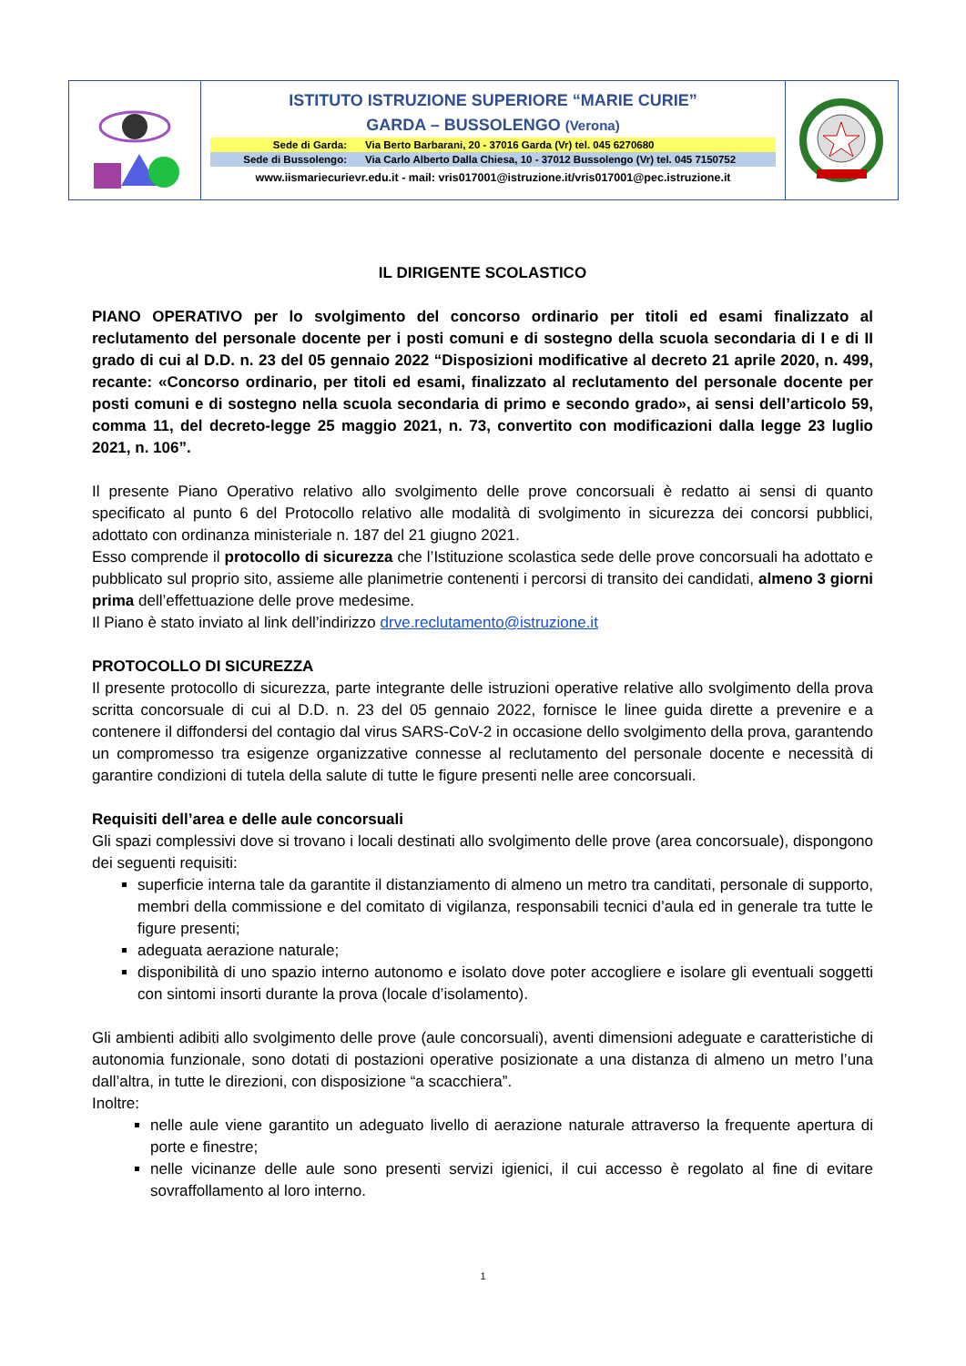ISTITUTO ISTRUZIONE SUPERIORE “MARIE CURIE”
GARDA – BUSSOLENGO (Verona)
Sede di Garda: Via Berto Barbarani, 20 - 37016 Garda (Vr) tel. 045 6270680
Sede di Bussolengo: Via Carlo Alberto Dalla Chiesa, 10 - 37012 Bussolengo (Vr) tel. 045 7150752
www.iismariecurievr.edu.it - mail: vris017001@istruzione.it/vris017001@pec.istruzione.it
IL DIRIGENTE SCOLASTICO
PIANO OPERATIVO per lo svolgimento del concorso ordinario per titoli ed esami finalizzato al reclutamento del personale docente per i posti comuni e di sostegno della scuola secondaria di I e di II grado di cui al D.D. n. 23 del 05 gennaio 2022 “Disposizioni modificative al decreto 21 aprile 2020, n. 499, recante: «Concorso ordinario, per titoli ed esami, finalizzato al reclutamento del personale docente per posti comuni e di sostegno nella scuola secondaria di primo e secondo grado», ai sensi dell’articolo 59, comma 11, del decreto-legge 25 maggio 2021, n. 73, convertito con modificazioni dalla legge 23 luglio 2021, n. 106”.
Il presente Piano Operativo relativo allo svolgimento delle prove concorsuali è redatto ai sensi di quanto specificato al punto 6 del Protocollo relativo alle modalità di svolgimento in sicurezza dei concorsi pubblici, adottato con ordinanza ministeriale n. 187 del 21 giugno 2021.
Esso comprende il protocollo di sicurezza che l’Istituzione scolastica sede delle prove concorsuali ha adottato e pubblicato sul proprio sito, assieme alle planimetrie contenenti i percorsi di transito dei candidati, almeno 3 giorni prima dell’effettuazione delle prove medesime.
Il Piano è stato inviato al link dell’indirizzo drve.reclutamento@istruzione.it
PROTOCOLLO DI SICUREZZA
Il presente protocollo di sicurezza, parte integrante delle istruzioni operative relative allo svolgimento della prova scritta concorsuale di cui al D.D. n. 23 del 05 gennaio 2022, fornisce le linee guida dirette a prevenire e a contenere il diffondersi del contagio dal virus SARS-CoV-2 in occasione dello svolgimento della prova, garantendo un compromesso tra esigenze organizzative connesse al reclutamento del personale docente e necessità di garantire condizioni di tutela della salute di tutte le figure presenti nelle aree concorsuali.
Requisiti dell’area e delle aule concorsuali
Gli spazi complessivi dove si trovano i locali destinati allo svolgimento delle prove (area concorsuale), dispongono dei seguenti requisiti:
superficie interna tale da garantite il distanziamento di almeno un metro tra canditati, personale di supporto, membri della commissione e del comitato di vigilanza, responsabili tecnici d’aula ed in generale tra tutte le figure presenti;
adeguata aerazione naturale;
disponibilità di uno spazio interno autonomo e isolato dove poter accogliere e isolare gli eventuali soggetti con sintomi insorti durante la prova (locale d’isolamento).
Gli ambienti adibiti allo svolgimento delle prove (aule concorsuali), aventi dimensioni adeguate e caratteristiche di autonomia funzionale, sono dotati di postazioni operative posizionate a una distanza di almeno un metro l’una dall’altra, in tutte le direzioni, con disposizione “a scacchiera”.
Inoltre:
nelle aule viene garantito un adeguato livello di aerazione naturale attraverso la frequente apertura di porte e finestre;
nelle vicinanze delle aule sono presenti servizi igienici, il cui accesso è regolato al fine di evitare sovraffollamento al loro interno.
1